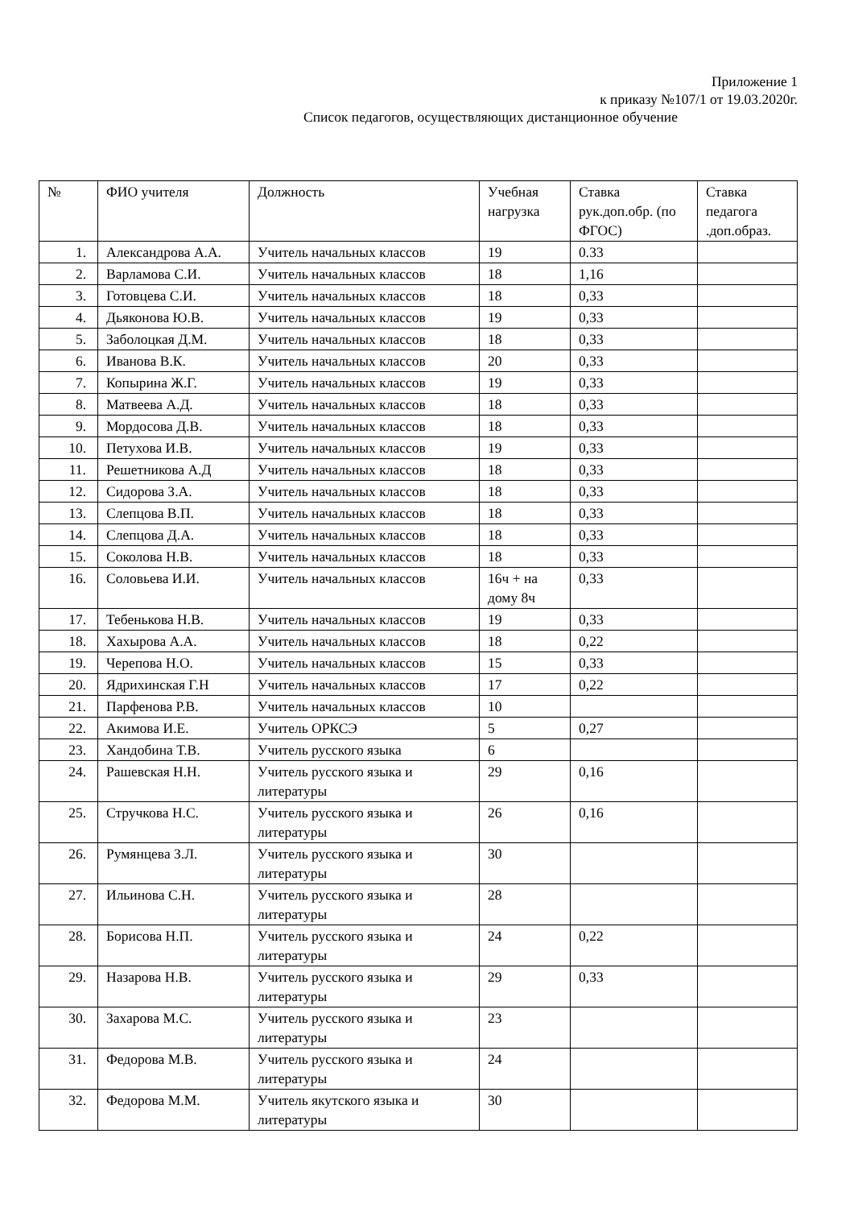Приложение 1
к приказу №107/1 от 19.03.2020г.
Список педагогов, осуществляющих дистанционное обучение
| № | ФИО учителя | Должность | Учебная нагрузка | Ставка рук.доп.обр. (по ФГОС) | Ставка педагога .доп.образ. |
| --- | --- | --- | --- | --- | --- |
| 1. | Александрова А.А. | Учитель начальных классов | 19 | 0.33 | |
| 2. | Варламова С.И. | Учитель начальных классов | 18 | 1,16 | |
| 3. | Готовцева С.И. | Учитель начальных классов | 18 | 0,33 | |
| 4. | Дьяконова Ю.В. | Учитель начальных классов | 19 | 0,33 | |
| 5. | Заболоцкая Д.М. | Учитель начальных классов | 18 | 0,33 | |
| 6. | Иванова В.К. | Учитель начальных классов | 20 | 0,33 | |
| 7. | Копырина Ж.Г. | Учитель начальных классов | 19 | 0,33 | |
| 8. | Матвеева А.Д. | Учитель начальных классов | 18 | 0,33 | |
| 9. | Мордосова Д.В. | Учитель начальных классов | 18 | 0,33 | |
| 10. | Петухова И.В. | Учитель начальных классов | 19 | 0,33 | |
| 11. | Решетникова А.Д | Учитель начальных классов | 18 | 0,33 | |
| 12. | Сидорова З.А. | Учитель начальных классов | 18 | 0,33 | |
| 13. | Слепцова В.П. | Учитель начальных классов | 18 | 0,33 | |
| 14. | Слепцова Д.А. | Учитель начальных классов | 18 | 0,33 | |
| 15. | Соколова Н.В. | Учитель начальных классов | 18 | 0,33 | |
| 16. | Соловьева И.И. | Учитель начальных классов | 16ч + на дому 8ч | 0,33 | |
| 17. | Тебенькова Н.В. | Учитель начальных классов | 19 | 0,33 | |
| 18. | Хахырова А.А. | Учитель начальных классов | 18 | 0,22 | |
| 19. | Черепова Н.О. | Учитель начальных классов | 15 | 0,33 | |
| 20. | Ядрихинская Г.Н | Учитель начальных классов | 17 | 0,22 | |
| 21. | Парфенова Р.В. | Учитель начальных классов | 10 | | |
| 22. | Акимова И.Е. | Учитель ОРКСЭ | 5 | 0,27 | |
| 23. | Хандобина Т.В. | Учитель русского языка | 6 | | |
| 24. | Рашевская Н.Н. | Учитель русского языка и литературы | 29 | 0,16 | |
| 25. | Стручкова Н.С. | Учитель русского языка и литературы | 26 | 0,16 | |
| 26. | Румянцева З.Л. | Учитель русского языка и литературы | 30 | | |
| 27. | Ильинова С.Н. | Учитель русского языка и литературы | 28 | | |
| 28. | Борисова Н.П. | Учитель русского языка и литературы | 24 | 0,22 | |
| 29. | Назарова Н.В. | Учитель русского языка и литературы | 29 | 0,33 | |
| 30. | Захарова М.С. | Учитель русского языка и литературы | 23 | | |
| 31. | Федорова М.В. | Учитель русского языка и литературы | 24 | | |
| 32. | Федорова М.М. | Учитель якутского языка и литературы | 30 | | |